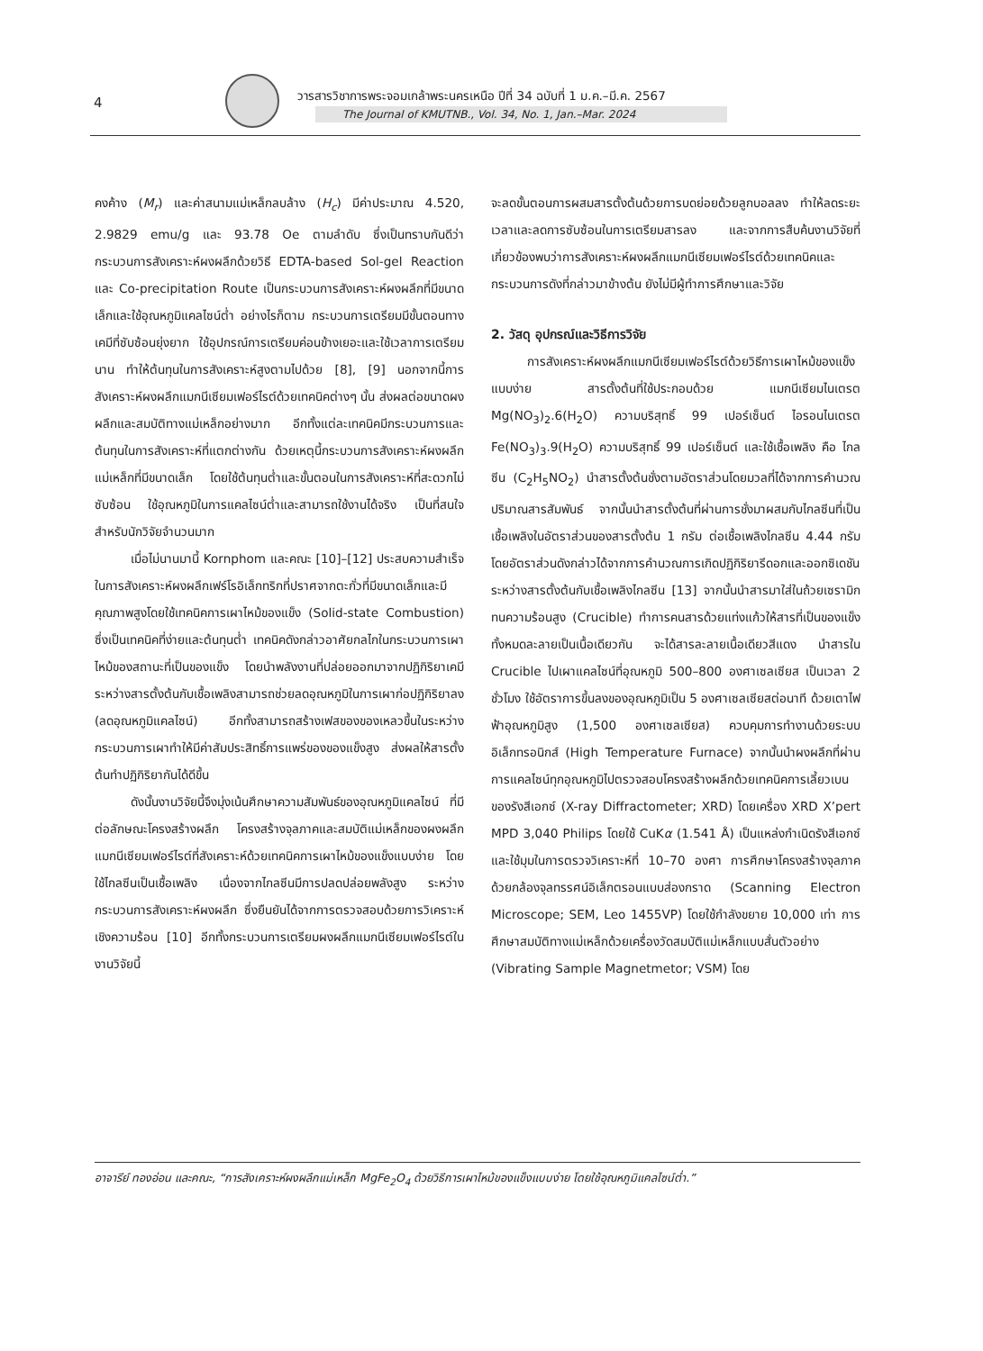4
วารสารวิชาการพระจอมเกล้าพระนครเหนือ ปีที่ 34 ฉบับที่ 1 ม.ค.–มี.ค. 2567
The Journal of KMUTNB., Vol. 34, No. 1, Jan.–Mar. 2024
คงค้าง (M<sub>r</sub>) และค่าสนามแม่เหล็กลบล้าง (H<sub>c</sub>) มีค่าประมาณ 4.520, 2.9829 emu/g และ 93.78 Oe ตามลำดับ ซึ่งเป็นทราบกันดีว่ากระบวนการสังเคราะห์ผงผลึกด้วยวิธี EDTA-based Sol-gel Reaction และ Co-precipitation Route เป็นกระบวนการสังเคราะห์ผงผลึกที่มีขนาดเล็กและใช้อุณหภูมิแคลไซน์ต่ำ อย่างไรก็ตาม กระบวนการเตรียมมีขั้นตอนทางเคมีที่ซับซ้อนยุ่งยาก ใช้อุปกรณ์การเตรียมค่อนข้างเยอะและใช้เวลาการเตรียมนาน ทำให้ต้นทุนในการสังเคราะห์สูงตามไปด้วย [8], [9] นอกจากนี้การสังเคราะห์ผงผลึกแมกนีเซียมเฟอร์ไรต์ด้วยเทคนิคต่างๆ นั้น ส่งผลต่อขนาดผงผลึกและสมบัติทางแม่เหล็กอย่างมาก อีกทั้งแต่ละเทคนิคมีกระบวนการและต้นทุนในการสังเคราะห์ที่แตกต่างกัน ด้วยเหตุนี้กระบวนการสังเคราะห์ผงผลึกแม่เหล็กที่มีขนาดเล็ก โดยใช้ต้นทุนต่ำและขั้นตอนในการสังเคราะห์ที่สะดวกไม่ซับซ้อน ใช้อุณหภูมิในการแคลไซน์ต่ำและสามารถใช้งานได้จริง เป็นที่สนใจสำหรับนักวิจัยจำนวนมาก
เมื่อไม่นานมานี้ Kornphom และคณะ [10]–[12] ประสบความสำเร็จในการสังเคราะห์ผงผลึกเฟร์โรอิเล็กทริกที่ปราศจากตะกั่วที่มีขนาดเล็กและมีคุณภาพสูงโดยใช้เทคนิคการเผาไหม้ของแข็ง (Solid-state Combustion) ซึ่งเป็นเทคนิคที่ง่ายและต้นทุนต่ำ เทคนิคดังกล่าวอาศัยกลไกในกระบวนการเผาไหม้ของสถานะที่เป็นของแข็ง โดยนำพลังงานที่ปล่อยออกมาจากปฏิกิริยาเคมีระหว่างสารตั้งต้นกับเชื้อเพลิงสามารถช่วยลดอุณหภูมิในการเผาก่อปฏิกิริยาลง (ลดอุณหภูมิแคลไซน์) อีกทั้งสามารถสร้างเฟสของของเหลวขึ้นในระหว่างกระบวนการเผาทำให้มีค่าสัมประสิทธิ์การแพร่ของของแข็งสูง ส่งผลให้สารตั้งต้นทำปฏิกิริยากันได้ดีขึ้น
ดังนั้นงานวิจัยนี้จึงมุ่งเน้นศึกษาความสัมพันธ์ของอุณหภูมิแคลไซน์ ที่มีต่อลักษณะโครงสร้างผลึก โครงสร้างจุลภาคและสมบัติแม่เหล็กของผงผลึกแมกนีเซียมเฟอร์ไรต์ที่สังเคราะห์ด้วยเทคนิคการเผาไหม้ของแข็งแบบง่าย โดยใช้ไกลซีนเป็นเชื้อเพลิง เนื่องจากไกลซีนมีการปลดปล่อยพลังสูง ระหว่างกระบวนการสังเคราะห์ผงผลึก ซึ่งยืนยันได้จากการตรวจสอบด้วยการวิเคราะห์เชิงความร้อน [10] อีกทั้งกระบวนการเตรียมผงผลึกแมกนีเซียมเฟอร์ไรต์ในงานวิจัยนี้
จะลดขั้นตอนการผสมสารตั้งต้นด้วยการบดย่อยด้วยลูกบอลลง ทำให้ลดระยะเวลาและลดการซับซ้อนในการเตรียมสารลง และจากการสืบค้นงานวิจัยที่เกี่ยวข้องพบว่าการสังเคราะห์ผงผลึกแมกนีเซียมเฟอร์ไรต์ด้วยเทคนิคและกระบวนการดังที่กล่าวมาข้างต้น ยังไม่มีผู้ทำการศึกษาและวิจัย
2. วัสดุ อุปกรณ์และวิธีการวิจัย
การสังเคราะห์ผงผลึกแมกนีเซียมเฟอร์ไรต์ด้วยวิธีการเผาไหม้ของแข็งแบบง่าย สารตั้งต้นที่ใช้ประกอบด้วย แมกนีเซียมไนเตรต Mg(NO<sub>3</sub>)<sub>2</sub>.6(H<sub>2</sub>O) ความบริสุทธิ์ 99 เปอร์เซ็นต์ ไอรอนไนเตรต Fe(NO<sub>3</sub>)<sub>3</sub>.9(H<sub>2</sub>O) ความบริสุทธิ์ 99 เปอร์เซ็นต์ และใช้เชื้อเพลิง คือ ไกลซีน (C<sub>2</sub>H<sub>5</sub>NO<sub>2</sub>) นำสารตั้งต้นชั่งตามอัตราส่วนโดยมวลที่ได้จากการคำนวณปริมาณสารสัมพันธ์ จากนั้นนำสารตั้งต้นที่ผ่านการชั่งมาผสมกับไกลซีนที่เป็นเชื้อเพลิงในอัตราส่วนของสารตั้งต้น 1 กรัม ต่อเชื้อเพลิงไกลซีน 4.44 กรัม โดยอัตราส่วนดังกล่าวได้จากการคำนวณการเกิดปฏิกิริยารีดอกและออกซิเดชันระหว่างสารตั้งต้นกับเชื้อเพลิงไกลซีน [13] จากนั้นนำสารมาใส่ในถ้วยเซรามิกทนความร้อนสูง (Crucible) ทำการคนสารด้วยแท่งแก้วให้สารที่เป็นของแข็งทั้งหมดละลายเป็นเนื้อเดียวกัน จะได้สารละลายเนื้อเดียวสีแดง นำสารใน Crucible ไปเผาแคลไซน์ที่อุณหภูมิ 500–800 องศาเซลเซียส เป็นเวลา 2 ชั่วโมง ใช้อัตราการขึ้นลงของอุณหภูมิเป็น 5 องศาเซลเซียสต่อนาที ด้วยเตาไฟฟ้าอุณหภูมิสูง (1,500 องศาเซลเซียส) ควบคุมการทำงานด้วยระบบอิเล็กทรอนิกส์ (High Temperature Furnace) จากนั้นนำผงผลึกที่ผ่านการแคลไซน์ทุกอุณหภูมิไปตรวจสอบโครงสร้างผลึกด้วยเทคนิคการเลี้ยวเบนของรังสีเอกซ์ (X-ray Diffractometer; XRD) โดยเครื่อง XRD X’pert MPD 3,040 Philips โดยใช้ CuKα (1.541 Å) เป็นแหล่งกำเนิดรังสีเอกซ์ และใช้มุมในการตรวจวิเคราะห์ที่ 10–70 องศา การศึกษาโครงสร้างจุลภาคด้วยกล้องจุลทรรศน์อิเล็กตรอนแบบส่องกราด (Scanning Electron Microscope; SEM, Leo 1455VP) โดยใช้กำลังขยาย 10,000 เท่า การศึกษาสมบัติทางแม่เหล็กด้วยเครื่องวัดสมบัติแม่เหล็กแบบสั่นตัวอย่าง (Vibrating Sample Magnetmetor; VSM) โดย
อาจารีย์ ทองอ่อน และคณะ, “การสังเคราะห์ผงผลึกแม่เหล็ก MgFe<sub>2</sub>O<sub>4</sub> ด้วยวิธีการเผาไหม้ของแข็งแบบง่าย โดยใช้อุณหภูมิแคลไซน์ต่ำ.”